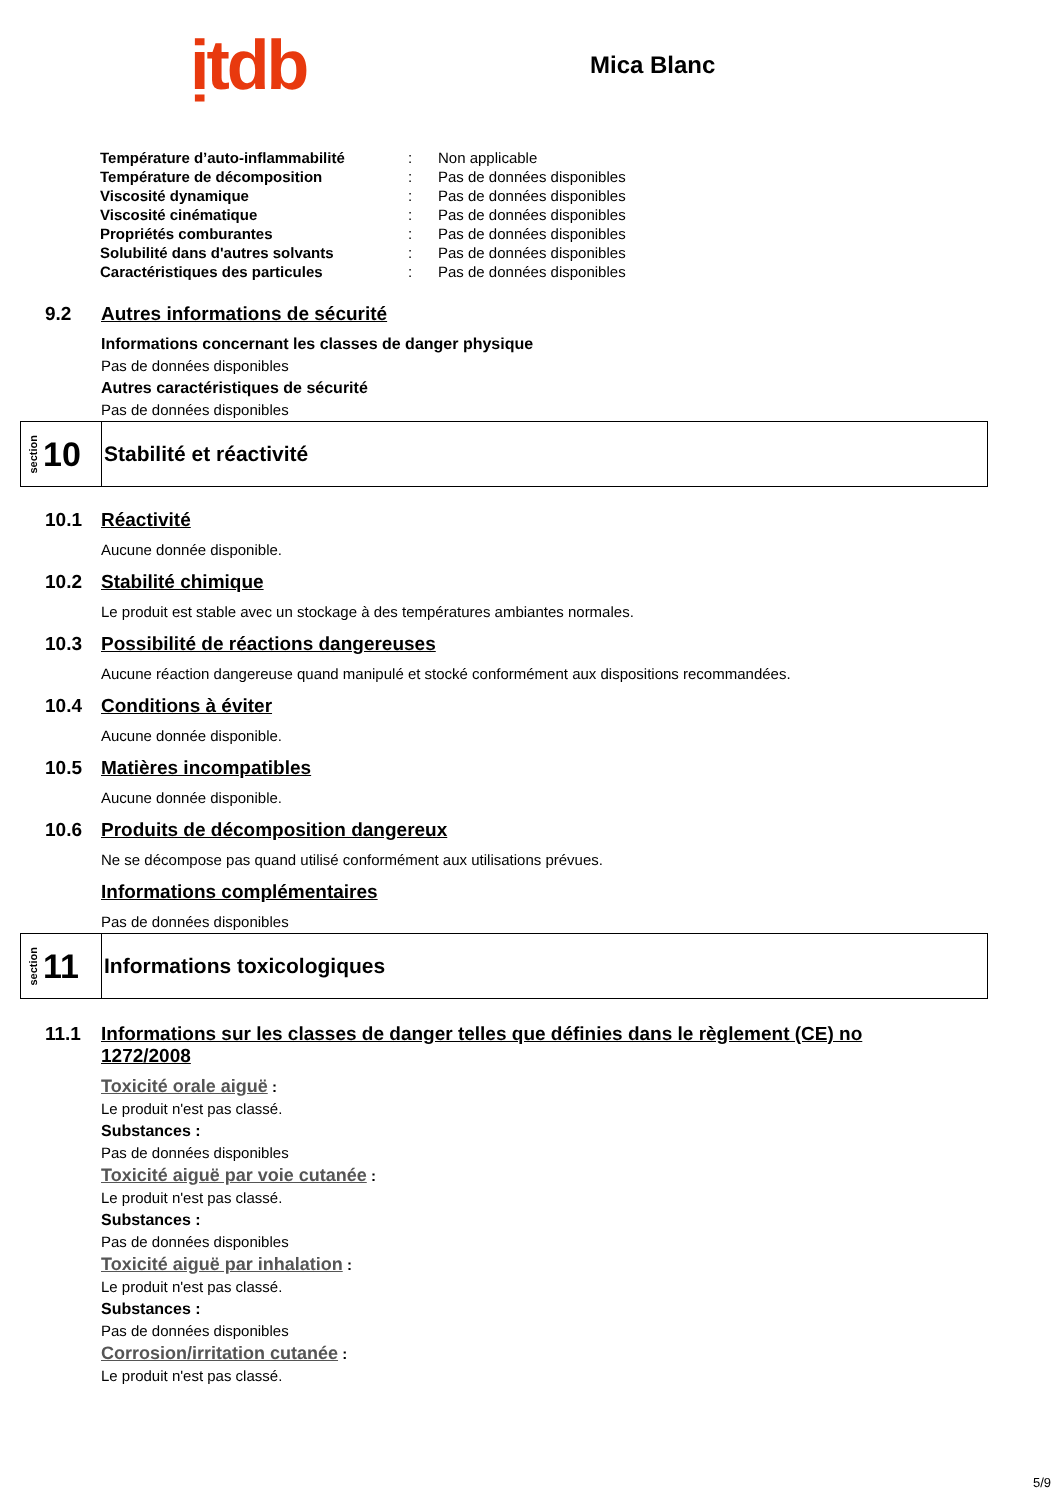ịtdb
Mica Blanc
| Température d’auto-inflammabilité | : | Non applicable |
| Température de décomposition | : | Pas de données disponibles |
| Viscosité dynamique | : | Pas de données disponibles |
| Viscosité cinématique | : | Pas de données disponibles |
| Propriétés comburantes | : | Pas de données disponibles |
| Solubilité dans d'autres solvants | : | Pas de données disponibles |
| Caractéristiques des particules | : | Pas de données disponibles |
9.2 Autres informations de sécurité
Informations concernant les classes de danger physique
Pas de données disponibles
Autres caractéristiques de sécurité
Pas de données disponibles
section 10
Stabilité et réactivité
10.1 Réactivité
Aucune donnée disponible.
10.2 Stabilité chimique
Le produit est stable avec un stockage à des températures ambiantes normales.
10.3 Possibilité de réactions dangereuses
Aucune réaction dangereuse quand manipulé et stocké conformément aux dispositions recommandées.
10.4 Conditions à éviter
Aucune donnée disponible.
10.5 Matières incompatibles
Aucune donnée disponible.
10.6 Produits de décomposition dangereux
Ne se décompose pas quand utilisé conformément aux utilisations prévues.
Informations complémentaires
Pas de données disponibles
section 11
Informations toxicologiques
11.1 Informations sur les classes de danger telles que définies dans le règlement (CE) no 1272/2008
Toxicité orale aiguë :
Le produit n'est pas classé.
Substances :
Pas de données disponibles
Toxicité aiguë par voie cutanée :
Le produit n'est pas classé.
Substances :
Pas de données disponibles
Toxicité aiguë par inhalation :
Le produit n'est pas classé.
Substances :
Pas de données disponibles
Corrosion/irritation cutanée :
Le produit n'est pas classé.
5/9